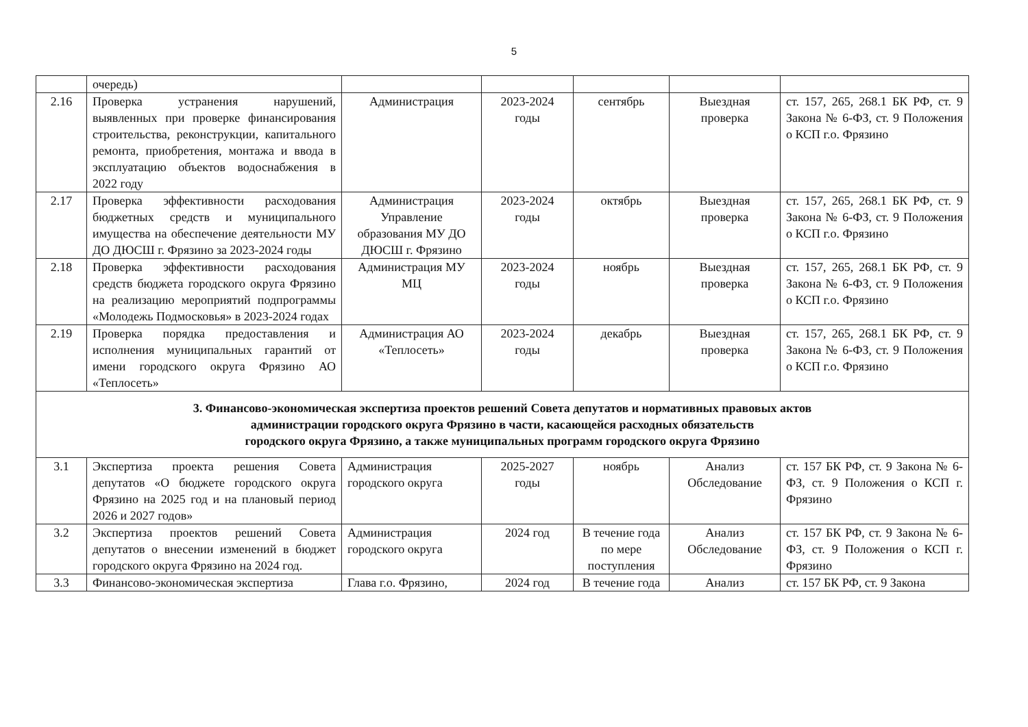5
| | очередь) | | | | | |
| 2.16 | Проверка устранения нарушений, выявленных при проверке финансирования строительства, реконструкции, капитального ремонта, приобретения, монтажа и ввода в эксплуатацию объектов водоснабжения в 2022 году | Администрация | 2023-2024 годы | сентябрь | Выездная проверка | ст. 157, 265, 268.1 БК РФ, ст. 9 Закона № 6-ФЗ, ст. 9 Положения о КСП г.о. Фрязино |
| 2.17 | Проверка эффективности расходования бюджетных средств и муниципального имущества на обеспечение деятельности МУ ДО ДЮСШ г. Фрязино за 2023-2024 годы | Администрация Управление образования МУ ДО ДЮСШ г. Фрязино | 2023-2024 годы | октябрь | Выездная проверка | ст. 157, 265, 268.1 БК РФ, ст. 9 Закона № 6-ФЗ, ст. 9 Положения о КСП г.о. Фрязино |
| 2.18 | Проверка эффективности расходования средств бюджета городского округа Фрязино на реализацию мероприятий подпрограммы «Молодежь Подмосковья» в 2023-2024 годах | Администрация МУ МЦ | 2023-2024 годы | ноябрь | Выездная проверка | ст. 157, 265, 268.1 БК РФ, ст. 9 Закона № 6-ФЗ, ст. 9 Положения о КСП г.о. Фрязино |
| 2.19 | Проверка порядка предоставления и исполнения муниципальных гарантий от имени городского округа Фрязино АО «Теплосеть» | Администрация АО «Теплосеть» | 2023-2024 годы | декабрь | Выездная проверка | ст. 157, 265, 268.1 БК РФ, ст. 9 Закона № 6-ФЗ, ст. 9 Положения о КСП г.о. Фрязино |
| 3. Финансово-экономическая экспертиза проектов решений Совета депутатов и нормативных правовых актов администрации городского округа Фрязино в части, касающейся расходных обязательств городского округа Фрязино, а также муниципальных программ городского округа Фрязино | | | | | | |
| 3.1 | Экспертиза проекта решения Совета депутатов «О бюджете городского округа Фрязино на 2025 год и на плановый период 2026 и 2027 годов» | Администрация городского округа | 2025-2027 годы | ноябрь | Анализ Обследование | ст. 157 БК РФ, ст. 9 Закона № 6-ФЗ, ст. 9 Положения о КСП г. Фрязино |
| 3.2 | Экспертиза проектов решений Совета депутатов о внесении изменений в бюджет городского округа Фрязино на 2024 год. | Администрация городского округа | 2024 год | В течение года по мере поступления | Анализ Обследование | ст. 157 БК РФ, ст. 9 Закона № 6-ФЗ, ст. 9 Положения о КСП г. Фрязино |
| 3.3 | Финансово-экономическая экспертиза | Глава г.о. Фрязино, | 2024 год | В течение года | Анализ | ст. 157 БК РФ, ст. 9 Закона |